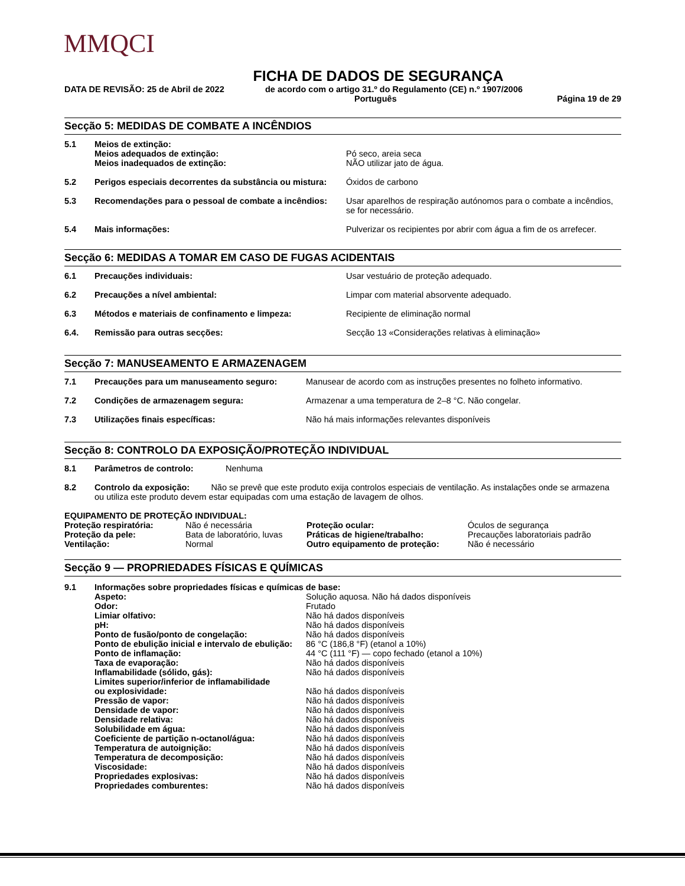MMQCI
FICHA DE DADOS DE SEGURANÇA
DATA DE REVISÃO: 25 de Abril de 2022 de acordo com o artigo 31.º do Regulamento (CE) n.º 1907/2006
Português Página 19 de 29
Secção 5: MEDIDAS DE COMBATE A INCÊNDIOS
| 5.1 | Meios de extinção: Meios adequados de extinção: Meios inadequados de extinção: | Pó seco, areia seca NÃO utilizar jato de água. |
| 5.2 | Perigos especiais decorrentes da substância ou mistura: | Óxidos de carbono |
| 5.3 | Recomendações para o pessoal de combate a incêndios: | Usar aparelhos de respiração autónomos para o combate a incêndios, se for necessário. |
| 5.4 | Mais informações: | Pulverizar os recipientes por abrir com água a fim de os arrefecer. |
Secção 6: MEDIDAS A TOMAR EM CASO DE FUGAS ACIDENTAIS
| 6.1 | Precauções individuais: | Usar vestuário de proteção adequado. |
| 6.2 | Precauções a nível ambiental: | Limpar com material absorvente adequado. |
| 6.3 | Métodos e materiais de confinamento e limpeza: | Recipiente de eliminação normal |
| 6.4. | Remissão para outras secções: | Secção 13 «Considerações relativas à eliminação» |
Secção 7: MANUSEAMENTO E ARMAZENAGEM
| 7.1 | Precauções para um manuseamento seguro: | Manusear de acordo com as instruções presentes no folheto informativo. |
| 7.2 | Condições de armazenagem segura: | Armazenar a uma temperatura de 2–8 °C. Não congelar. |
| 7.3 | Utilizações finais específicas: | Não há mais informações relevantes disponíveis |
Secção 8: CONTROLO DA EXPOSIÇÃO/PROTEÇÃO INDIVIDUAL
| 8.1 | Parâmetros de controlo: | Nenhuma |
| 8.2 | Controlo da exposição: Não se prevê que este produto exija controlos especiais de ventilação. As instalações onde se armazena ou utiliza este produto devem estar equipadas com uma estação de lavagem de olhos. | |
EQUIPAMENTO DE PROTEÇÃO INDIVIDUAL:
| Proteção respiratória: | Não é necessária | Proteção ocular: | Óculos de segurança |
| Proteção da pele: | Bata de laboratório, luvas | Práticas de higiene/trabalho: | Precauções laboratoriais padrão |
| Ventilação: | Normal | Outro equipamento de proteção: | Não é necessário |
Secção 9 — PROPRIEDADES FÍSICAS E QUÍMICAS
| 9.1 | Informações sobre propriedades físicas e químicas de base: | |
| | Aspeto: | Solução aquosa. Não há dados disponíveis |
| | Odor: | Frutado |
| | Limiar olfativo: | Não há dados disponíveis |
| | pH: | Não há dados disponíveis |
| | Ponto de fusão/ponto de congelação: | Não há dados disponíveis |
| | Ponto de ebulição inicial e intervalo de ebulição: | 86 °C (186,8 °F) (etanol a 10%) |
| | Ponto de inflamação: | 44 °C (111 °F) — copo fechado (etanol a 10%) |
| | Taxa de evaporação: | Não há dados disponíveis |
| | Inflamabilidade (sólido, gás): | Não há dados disponíveis |
| | Limites superior/inferior de inflamabilidade ou explosividade: | Não há dados disponíveis |
| | Pressão de vapor: | Não há dados disponíveis |
| | Densidade de vapor: | Não há dados disponíveis |
| | Densidade relativa: | Não há dados disponíveis |
| | Solubilidade em água: | Não há dados disponíveis |
| | Coeficiente de partição n-octanol/água: | Não há dados disponíveis |
| | Temperatura de autoignição: | Não há dados disponíveis |
| | Temperatura de decomposição: | Não há dados disponíveis |
| | Viscosidade: | Não há dados disponíveis |
| | Propriedades explosivas: | Não há dados disponíveis |
| | Propriedades comburentes: | Não há dados disponíveis |